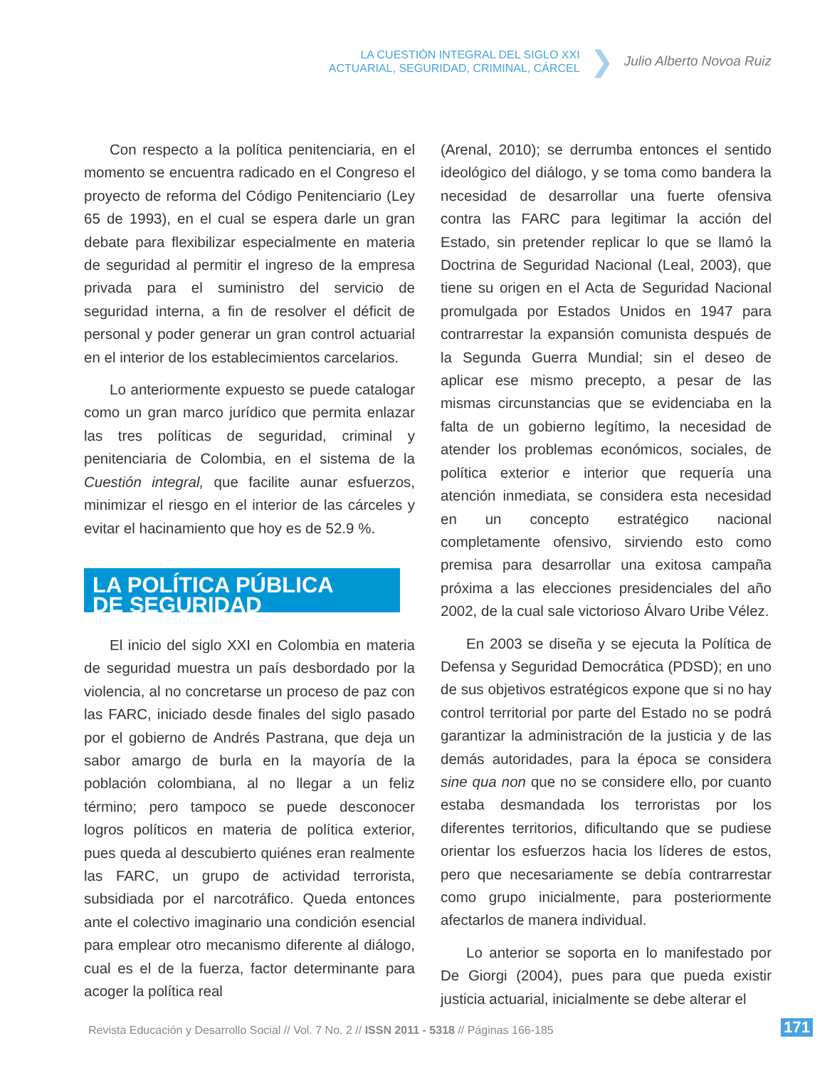LA CUESTIÓN INTEGRAL DEL SIGLO XXI
ACTUARIAL, SEGURIDAD, CRIMINAL, CÁRCEL
❯
Julio Alberto Novoa Ruiz
Con respecto a la política penitenciaria, en el momento se encuentra radicado en el Congreso el proyecto de reforma del Código Penitenciario (Ley 65 de 1993), en el cual se espera darle un gran debate para flexibilizar especialmente en materia de seguridad al permitir el ingreso de la empresa privada para el suministro del servicio de seguridad interna, a fin de resolver el déficit de personal y poder generar un gran control actuarial en el interior de los establecimientos carcelarios.
Lo anteriormente expuesto se puede catalogar como un gran marco jurídico que permita enlazar las tres políticas de seguridad, criminal y penitenciaria de Colombia, en el sistema de la Cuestión integral, que facilite aunar esfuerzos, minimizar el riesgo en el interior de las cárceles y evitar el hacinamiento que hoy es de 52.9 %.
LA POLÍTICA PÚBLICA
DE SEGURIDAD
El inicio del siglo XXI en Colombia en materia de seguridad muestra un país desbordado por la violencia, al no concretarse un proceso de paz con las FARC, iniciado desde finales del siglo pasado por el gobierno de Andrés Pastrana, que deja un sabor amargo de burla en la mayoría de la población colombiana, al no llegar a un feliz término; pero tampoco se puede desconocer logros políticos en materia de política exterior, pues queda al descubierto quiénes eran realmente las FARC, un grupo de actividad terrorista, subsidiada por el narcotráfico. Queda entonces ante el colectivo imaginario una condición esencial para emplear otro mecanismo diferente al diálogo, cual es el de la fuerza, factor determinante para acoger la política real
(Arenal, 2010); se derrumba entonces el sentido ideológico del diálogo, y se toma como bandera la necesidad de desarrollar una fuerte ofensiva contra las FARC para legitimar la acción del Estado, sin pretender replicar lo que se llamó la Doctrina de Seguridad Nacional (Leal, 2003), que tiene su origen en el Acta de Seguridad Nacional promulgada por Estados Unidos en 1947 para contrarrestar la expansión comunista después de la Segunda Guerra Mundial; sin el deseo de aplicar ese mismo precepto, a pesar de las mismas circunstancias que se evidenciaba en la falta de un gobierno legítimo, la necesidad de atender los problemas económicos, sociales, de política exterior e interior que requería una atención inmediata, se considera esta necesidad en un concepto estratégico nacional completamente ofensivo, sirviendo esto como premisa para desarrollar una exitosa campaña próxima a las elecciones presidenciales del año 2002, de la cual sale victorioso Álvaro Uribe Vélez.
En 2003 se diseña y se ejecuta la Política de Defensa y Seguridad Democrática (PDSD); en uno de sus objetivos estratégicos expone que si no hay control territorial por parte del Estado no se podrá garantizar la administración de la justicia y de las demás autoridades, para la época se considera sine qua non que no se considere ello, por cuanto estaba desmandada los terroristas por los diferentes territorios, dificultando que se pudiese orientar los esfuerzos hacia los líderes de estos, pero que necesariamente se debía contrarrestar como grupo inicialmente, para posteriormente afectarlos de manera individual.
Lo anterior se soporta en lo manifestado por De Giorgi (2004), pues para que pueda existir justicia actuarial, inicialmente se debe alterar el
Revista Educación y Desarrollo Social // Vol. 7 No. 2 // ISSN 2011 - 5318 // Páginas 166-185
171